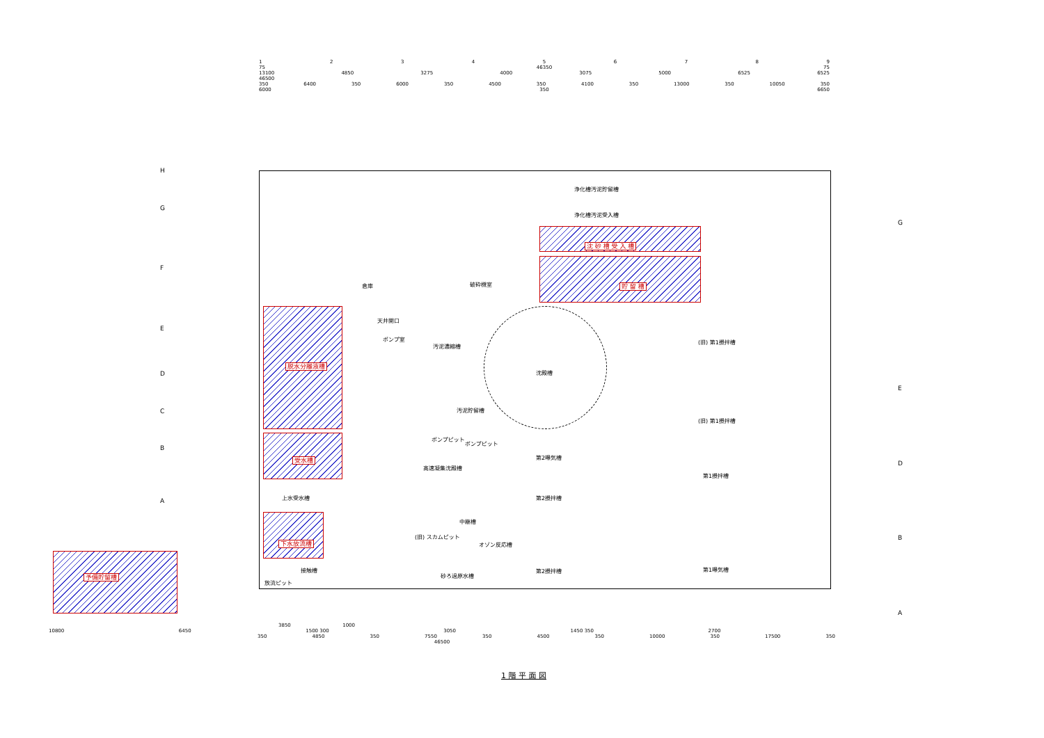123456789
75 46350 75
13100 4850 3275 4000 3075 5000 6525 6525
46500
350 6400 350 6000 350 4500 350 4100 350 13000 350 10050 350
6000 350 6650
H
G
F
E
D
C
B
A
G
E
D
B
A
脱水分離液槽
受水槽
下水放流槽
予備貯留槽
沈 砂 槽 受 入 槽
貯 留 槽
浄化槽汚泥貯留槽
浄化槽汚泥受入槽
倉庫 破砕機室
天井開口
ポンプ室
汚泥濃縮槽
(旧) 第1攪拌槽
沈殿槽
汚泥貯留槽
(旧) 第1攪拌槽
ポンプピット
ポンプピット
第2曝気槽
高速凝集沈殿槽
第1攪拌槽
上水受水槽 第2攪拌槽
中継槽
(旧) スカムピット
オゾン反応槽
接触槽 第1曝気槽
第2攪拌槽
砂ろ過原水槽
放流ピット
3850 1000
10800 6450 1500 300 3050 1450 350 2700
350 4850 350 7550 350 4500 350 10000 350 17500 350
46500
1 階 平 面 図